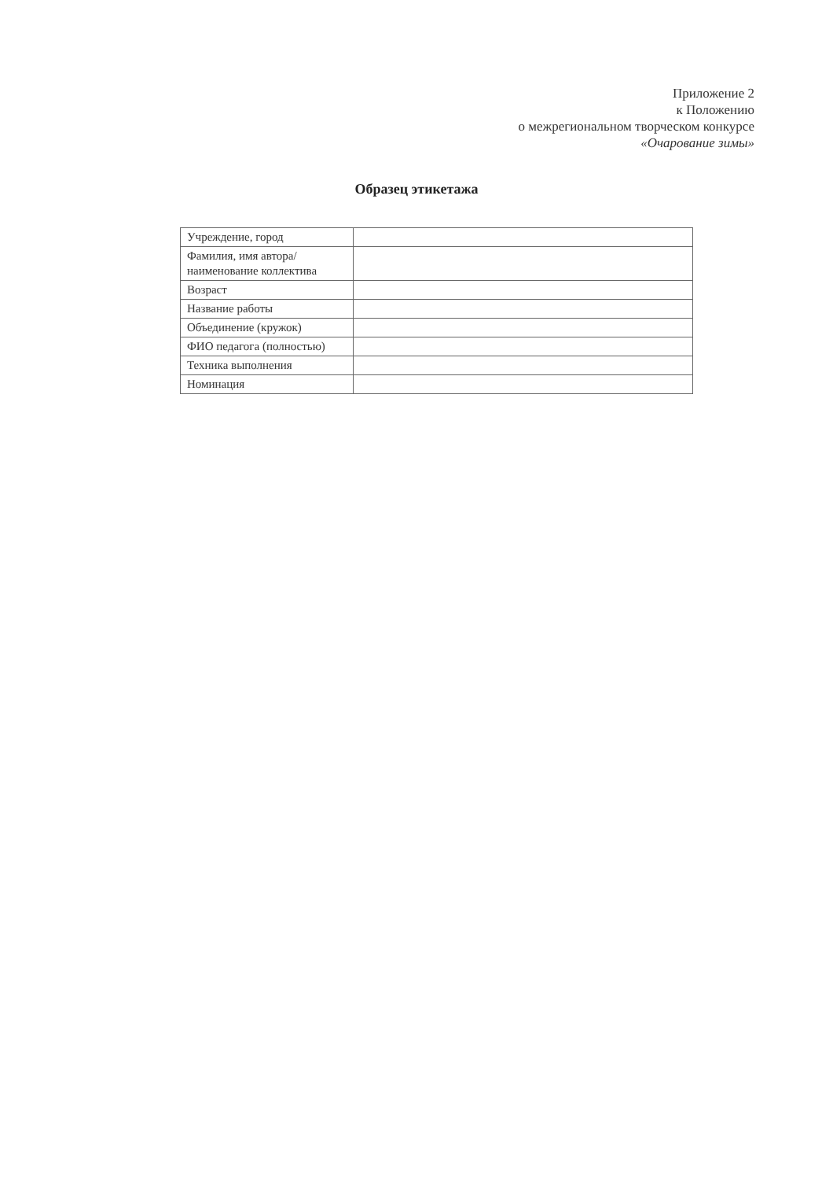Приложение 2
к Положению
о межрегиональном творческом конкурсе
«Очарование зимы»
Образец этикетажа
| Учреждение, город | |
| Фамилия, имя автора/ наименование коллектива | |
| Возраст | |
| Название работы | |
| Объединение (кружок) | |
| ФИО педагога (полностью) | |
| Техника выполнения | |
| Номинация | |